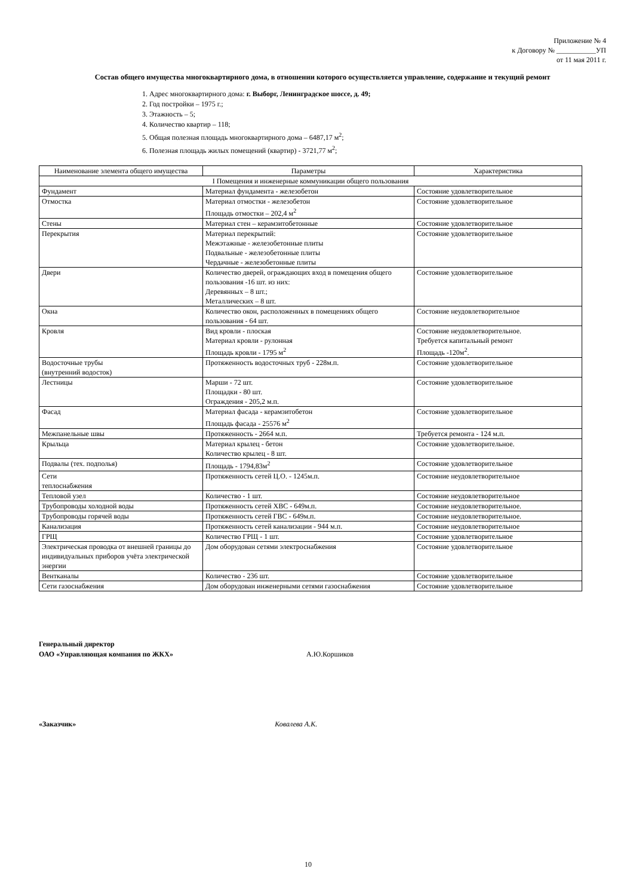Приложение № 4
к Договору № ___________УП
от 11 мая 2011 г.
Состав общего имущества многоквартирного дома, в отношении которого осуществляется управление, содержание и текущий ремонт
1. Адрес многоквартирного дома: г. Выборг, Ленинградское шоссе, д. 49;
2. Год постройки – 1975 г.;
3. Этажность – 5;
4. Количество квартир – 118;
5. Общая полезная площадь многоквартирного дома – 6487,17 м<sup>2</sup>;
6. Полезная площадь жилых помещений (квартир) - 3721,77 м<sup>2</sup>;
| Наименование элемента общего имущества | Параметры | Характеристика |
| --- | --- | --- |
| I Помещения и инженерные коммуникации общего пользования | | |
| Фундамент | Материал фундамента - железобетон | Состояние удовлетворительное |
| Отмостка | Материал отмостки - железобетон Площадь отмостки – 202,4 м<sup>2</sup> | Состояние удовлетворительное |
| Стены | Материал стен – керамзитобетонные | Состояние удовлетворительное |
| Перекрытия | Материал перекрытий: Межэтажные - железобетонные плиты Подвальные - железобетонные плиты Чердачные - железобетонные плиты | Состояние удовлетворительное |
| Двери | Количество дверей, ограждающих вход в помещения общего пользования -16 шт. из них: Деревянных – 8 шт.; Металлических – 8 шт. | Состояние удовлетворительное |
| Окна | Количество окон, расположенных в помещениях общего пользования - 64 шт. | Состояние неудовлетворительное |
| Кровля | Вид кровли - плоская Материал кровли - рулонная Площадь кровли - 1795 м<sup>2</sup> | Состояние неудовлетворительное. Требуется капитальный ремонт Площадь -120м<sup>2</sup>. |
| Водосточные трубы (внутренний водосток) | Протяженность водосточных труб - 228м.п. | Состояние удовлетворительное |
| Лестницы | Марши - 72 шт. Площадки - 80 шт. Ограждения - 205,2 м.п. | Состояние удовлетворительное |
| Фасад | Материал фасада - керамзитобетон Площадь фасада - 25576 м<sup>2</sup> | Состояние удовлетворительное |
| Межпанельные швы | Протяженность - 2664 м.п. | Требуется ремонта - 124 м.п. |
| Крыльца | Материал крылец - бетон Количество крылец - 8 шт. | Состояние удовлетворительное. |
| Подвалы (тех. подполья) | Площадь - 1794,83м<sup>2</sup> | Состояние удовлетворительное |
| Сети теплоснабжения | Протяженность сетей Ц.О. - 1245м.п. | Состояние неудовлетворительное |
| Тепловой узел | Количество - 1 шт. | Состояние неудовлетворительное |
| Трубопроводы холодной воды | Протяженность сетей ХВС - 649м.п. | Состояние неудовлетворительное. |
| Трубопроводы горячей воды | Протяженность сетей ГВС - 649м.п. | Состояние неудовлетворительное. |
| Канализация | Протяженность сетей канализации - 944 м.п. | Состояние неудовлетворительное |
| ГРЩ | Количество ГРЩ - 1 шт. | Состояние удовлетворительное |
| Электрическая проводка от внешней границы до индивидуальных приборов учёта электрической энергии | Дом оборудован сетями электроснабжения | Состояние удовлетворительное |
| Вентканалы | Количество - 236 шт. | Состояние удовлетворительное |
| Сети газоснабжения | Дом оборудован инженерными сетями газоснабжения | Состояние удовлетворительное |
Генеральный директор
ОАО «Управляющая компания по ЖКХ» А.Ю.Коршиков
«Заказчик» Ковалева А.К.
10